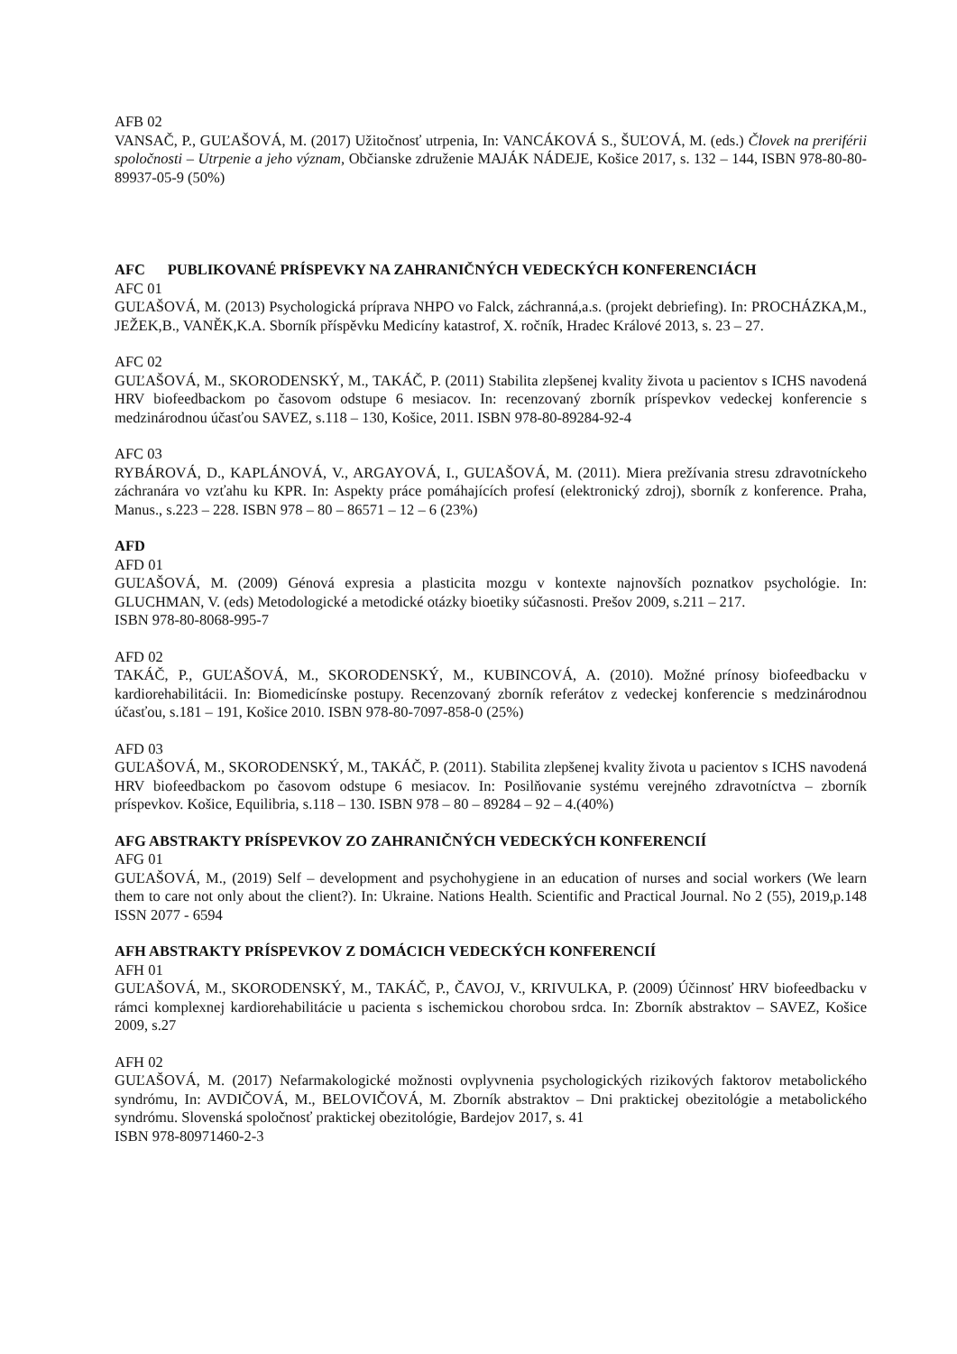AFB 02
VANSAČ, P., GUĽAŠOVÁ, M. (2017) Užitočnosť utrpenia, In: VANCÁKOVÁ S., ŠUĽOVÁ, M. (eds.) Človek na preriférii spoločnosti – Utrpenie a jeho význam, Občianske združenie MAJÁK NÁDEJE, Košice 2017, s. 132 – 144, ISBN 978-80-80-89937-05-9 (50%)
AFC PUBLIKOVANÉ PRÍSPEVKY NA ZAHRANIČNÝCH VEDECKÝCH KONFERENCIÁCH
AFC 01
GUĽAŠOVÁ, M. (2013) Psychologická príprava NHPO vo Falck, záchranná,a.s. (projekt debriefing). In: PROCHÁZKA,M., JEŽEK,B., VANĚK,K.A. Sborník příspěvku Medicíny katastrof, X. ročník, Hradec Králové 2013, s. 23 – 27.
AFC 02
GUĽAŠOVÁ, M., SKORODENSKÝ, M., TAKÁČ, P. (2011) Stabilita zlepšenej kvality života u pacientov s ICHS navodená HRV biofeedbackom po časovom odstupe 6 mesiacov. In: recenzovaný zborník príspevkov vedeckej konferencie s medzinárodnou účasťou SAVEZ, s.118 – 130, Košice, 2011. ISBN 978-80-89284-92-4
AFC 03
RYBÁROVÁ, D., KAPLÁNOVÁ, V., ARGAYOVÁ, I., GUĽAŠOVÁ, M. (2011). Miera prežívania stresu zdravotníckeho záchranára vo vzťahu ku KPR. In: Aspekty práce pomáhajících profesí (elektronický zdroj), sborník z konference. Praha, Manus., s.223 – 228. ISBN 978 – 80 – 86571 – 12 – 6 (23%)
AFD
AFD 01
GUĽAŠOVÁ, M. (2009) Génová expresia a plasticita mozgu v kontexte najnovších poznatkov psychológie. In: GLUCHMAN, V. (eds) Metodologické a metodické otázky bioetiky súčasnosti. Prešov 2009, s.211 – 217.
ISBN 978-80-8068-995-7
AFD 02
TAKÁČ, P., GUĽAŠOVÁ, M., SKORODENSKÝ, M., KUBINCOVÁ, A. (2010). Možné prínosy biofeedbacku v kardiorehabilitácii. In: Biomedicínske postupy. Recenzovaný zborník referátov z vedeckej konferencie s medzinárodnou účasťou, s.181 – 191, Košice 2010. ISBN 978-80-7097-858-0 (25%)
AFD 03
GUĽAŠOVÁ, M., SKORODENSKÝ, M., TAKÁČ, P. (2011). Stabilita zlepšenej kvality života u pacientov s ICHS navodená HRV biofeedbackom po časovom odstupe 6 mesiacov. In: Posilňovanie systému verejného zdravotníctva – zborník príspevkov. Košice, Equilibria, s.118 – 130. ISBN 978 – 80 – 89284 – 92 – 4.(40%)
AFG ABSTRAKTY PRÍSPEVKOV ZO ZAHRANIČNÝCH VEDECKÝCH KONFERENCIÍ
AFG 01
GUĽAŠOVÁ, M., (2019) Self – development and psychohygiene in an education of nurses and social workers (We learn them to care not only about the client?). In: Ukraine. Nations Health. Scientific and Practical Journal. No 2 (55), 2019,p.148 ISSN 2077 - 6594
AFH ABSTRAKTY PRÍSPEVKOV Z DOMÁCICH VEDECKÝCH KONFERENCIÍ
AFH 01
GUĽAŠOVÁ, M., SKORODENSKÝ, M., TAKÁČ, P., ČAVOJ, V., KRIVULKA, P. (2009) Účinnosť HRV biofeedbacku v rámci komplexnej kardiorehabilitácie u pacienta s ischemickou chorobou srdca. In: Zborník abstraktov – SAVEZ, Košice 2009, s.27
AFH 02
GUĽAŠOVÁ, M. (2017) Nefarmakologické možnosti ovplyvnenia psychologických rizikových faktorov metabolického syndrómu, In: AVDIČOVÁ, M., BELOVIČOVÁ, M. Zborník abstraktov – Dni praktickej obezitológie a metabolického syndrómu. Slovenská spoločnosť praktickej obezitológie, Bardejov 2017, s. 41
ISBN 978-80971460-2-3